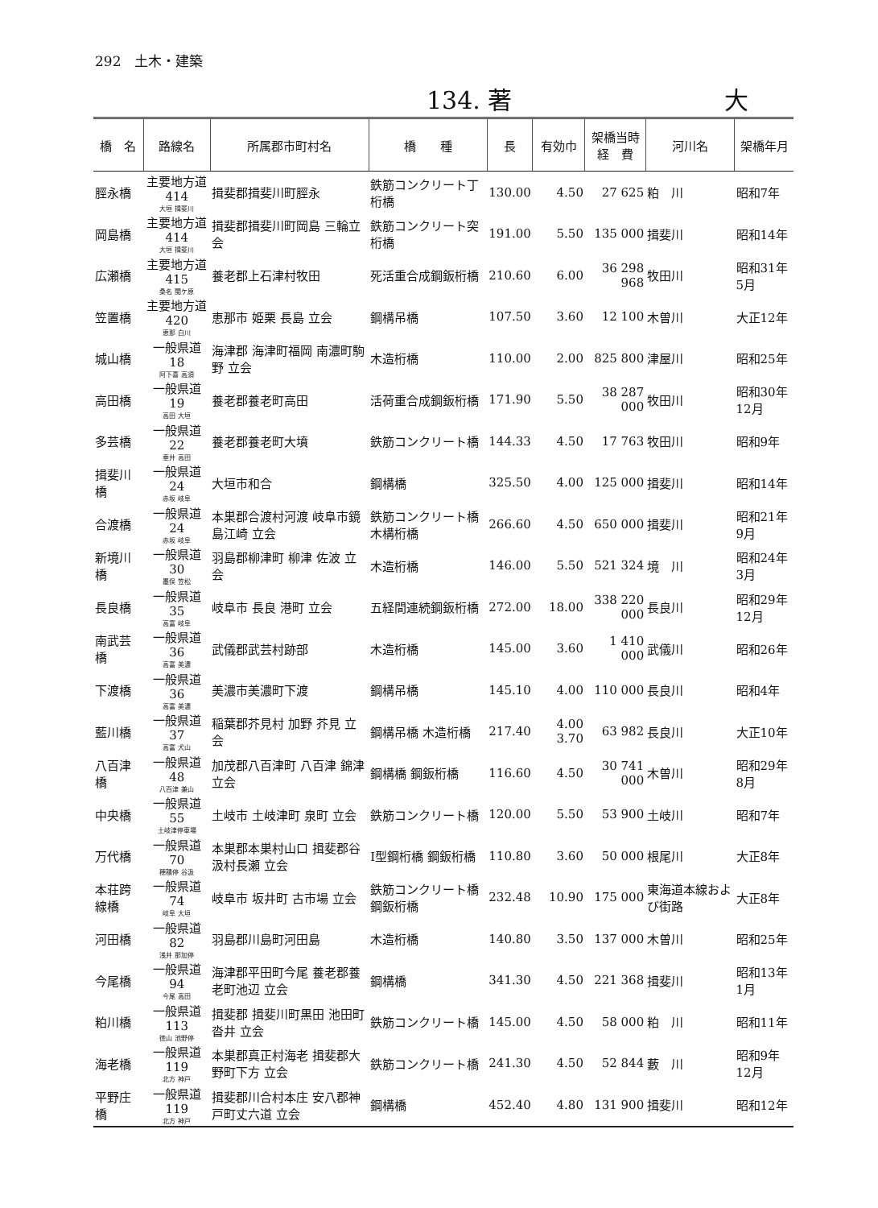292　土木・建築
134. 著 大
| 橋 名 | 路線名 | 所属郡市町村名 | 橋 種 | 長 | 有効巾 | 架橋当時 経 費 | 河川名 | 架橋年月 |
| --- | --- | --- | --- | --- | --- | --- | --- | --- |
| 脛永橋 | 主要地方道 414 大垣 揖斐川 | 揖斐郡揖斐川町脛永 | 鉄筋コンクリート丁桁橋 | 130.00 | 4.50 | 27 625 | 粕 川 | 昭和7年 |
| 岡島橋 | 主要地方道 414 大垣 揖斐川 | 揖斐郡揖斐川町岡島 三輪立会 | 鉄筋コンクリート突桁橋 | 191.00 | 5.50 | 135 000 | 揖斐川 | 昭和14年 |
| 広瀬橋 | 主要地方道 415 桑名 関ケ原 | 養老郡上石津村牧田 | 死活重合成鋼鈑桁橋 | 210.60 | 6.00 | 36 298 968 | 牧田川 | 昭和31年5月 |
| 笠置橋 | 主要地方道 420 恵那 白川 | 恵那市 姫栗 長島 立会 | 鋼構吊橋 | 107.50 | 3.60 | 12 100 | 木曽川 | 大正12年 |
| 城山橋 | 一般県道 18 阿下喜 高須 | 海津郡 海津町福岡 南濃町駒野 立会 | 木造桁橋 | 110.00 | 2.00 | 825 800 | 津屋川 | 昭和25年 |
| 高田橋 | 一般県道 19 高田 大垣 | 養老郡養老町高田 | 活荷重合成鋼鈑桁橋 | 171.90 | 5.50 | 38 287 000 | 牧田川 | 昭和30年12月 |
| 多芸橋 | 一般県道 22 垂井 高田 | 養老郡養老町大墳 | 鉄筋コンクリート橋 | 144.33 | 4.50 | 17 763 | 牧田川 | 昭和9年 |
| 揖斐川橋 | 一般県道 24 赤坂 岐阜 | 大垣市和合 | 鋼構橋 | 325.50 | 4.00 | 125 000 | 揖斐川 | 昭和14年 |
| 合渡橋 | 一般県道 24 赤坂 岐阜 | 本巣郡合渡村河渡 岐阜市鏡島江崎 立会 | 鉄筋コンクリート橋 木構桁橋 | 266.60 | 4.50 | 650 000 | 揖斐川 | 昭和21年9月 |
| 新境川橋 | 一般県道 30 墨俣 笠松 | 羽島郡柳津町 柳津 佐波 立会 | 木造桁橋 | 146.00 | 5.50 | 521 324 | 境 川 | 昭和24年3月 |
| 長良橋 | 一般県道 35 高富 岐阜 | 岐阜市 長良 港町 立会 | 五経間連続鋼鈑桁橋 | 272.00 | 18.00 | 338 220 000 | 長良川 | 昭和29年12月 |
| 南武芸橋 | 一般県道 36 高富 美濃 | 武儀郡武芸村跡部 | 木造桁橋 | 145.00 | 3.60 | 1 410 000 | 武儀川 | 昭和26年 |
| 下渡橋 | 一般県道 36 高富 美濃 | 美濃市美濃町下渡 | 鋼構吊橋 | 145.10 | 4.00 | 110 000 | 長良川 | 昭和4年 |
| 藍川橋 | 一般県道 37 高富 犬山 | 稲葉郡芥見村 加野 芥見 立会 | 鋼構吊橋 木造桁橋 | 217.40 | 4.00 3.70 | 63 982 | 長良川 | 大正10年 |
| 八百津橋 | 一般県道 48 八百津 兼山 | 加茂郡八百津町 八百津 錦津 立会 | 鋼構橋 鋼鈑桁橋 | 116.60 | 4.50 | 30 741 000 | 木曽川 | 昭和29年8月 |
| 中央橋 | 一般県道 55 土岐津停車場 | 土岐市 土岐津町 泉町 立会 | 鉄筋コンクリート橋 | 120.00 | 5.50 | 53 900 | 土岐川 | 昭和7年 |
| 万代橋 | 一般県道 70 穂積停 谷汲 | 本巣郡本巣村山口 揖斐郡谷汲村長瀬 立会 | I型鋼桁橋 鋼鈑桁橋 | 110.80 | 3.60 | 50 000 | 根尾川 | 大正8年 |
| 本荘跨線橋 | 一般県道 74 岐阜 大垣 | 岐阜市 坂井町 古市場 立会 | 鉄筋コンクリート橋 鋼鈑桁橋 | 232.48 | 10.90 | 175 000 | 東海道本線および街路 | 大正8年 |
| 河田橋 | 一般県道 82 浅井 那加停 | 羽島郡川島町河田島 | 木造桁橋 | 140.80 | 3.50 | 137 000 | 木曽川 | 昭和25年 |
| 今尾橋 | 一般県道 94 今尾 高田 | 海津郡平田町今尾 養老郡養老町池辺 立会 | 鋼構橋 | 341.30 | 4.50 | 221 368 | 揖斐川 | 昭和13年1月 |
| 粕川橋 | 一般県道 113 徳山 池野停 | 揖斐郡 揖斐川町黒田 池田町沓井 立会 | 鉄筋コンクリート橋 | 145.00 | 4.50 | 58 000 | 粕 川 | 昭和11年 |
| 海老橋 | 一般県道 119 北方 神戸 | 本巣郡真正村海老 揖斐郡大野町下方 立会 | 鉄筋コンクリート橋 | 241.30 | 4.50 | 52 844 | 藪 川 | 昭和9年12月 |
| 平野庄橋 | 一般県道 119 北方 神戸 | 揖斐郡川合村本庄 安八郡神戸町丈六道 立会 | 鋼構橋 | 452.40 | 4.80 | 131 900 | 揖斐川 | 昭和12年 |